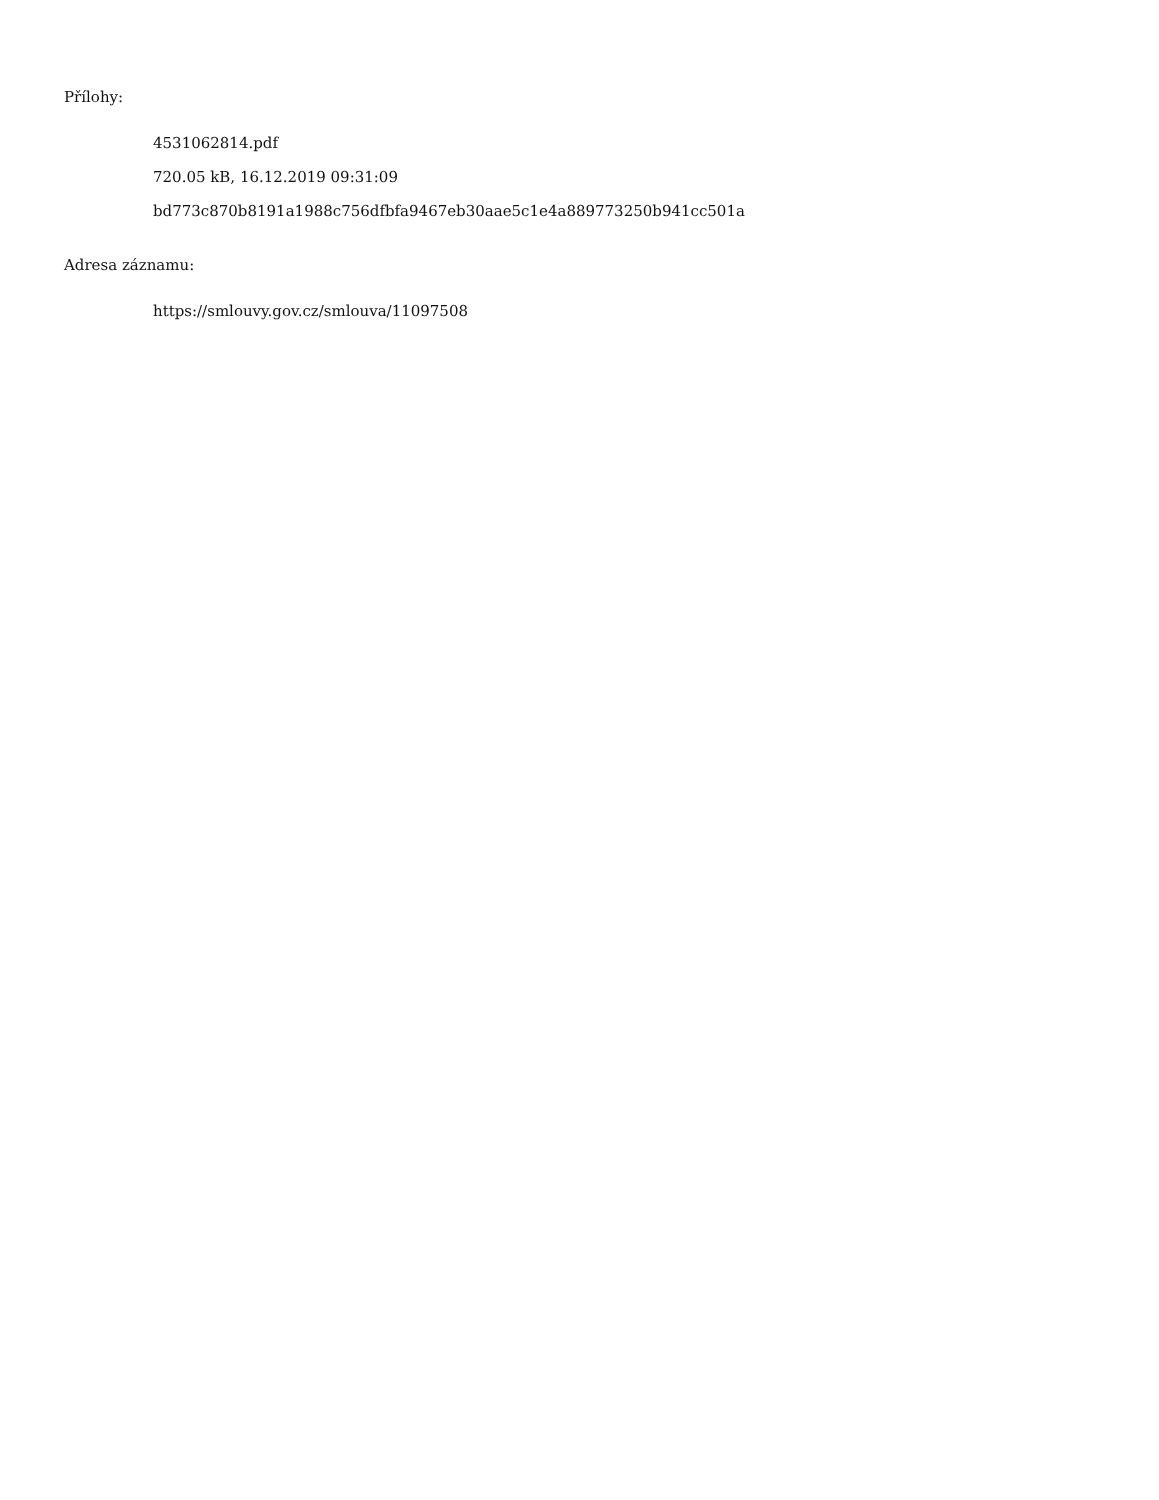Přílohy:
4531062814.pdf
720.05 kB, 16.12.2019 09:31:09
bd773c870b8191a1988c756dfbfa9467eb30aae5c1e4a889773250b941cc501a
Adresa záznamu:
https://smlouvy.gov.cz/smlouva/11097508